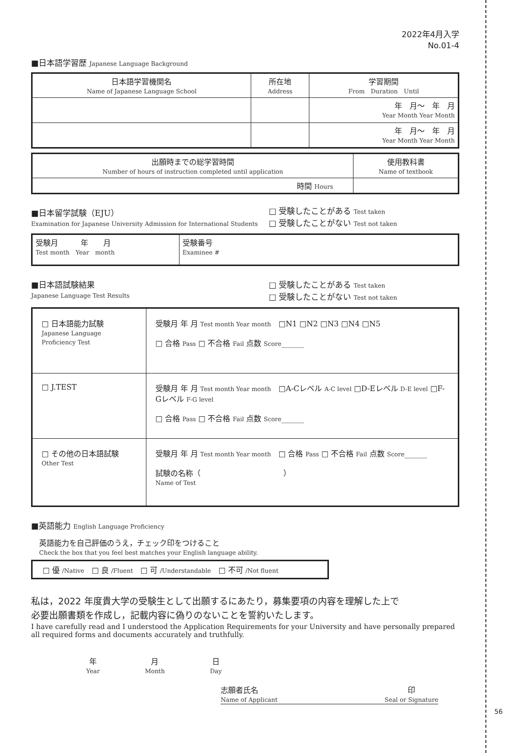2022年4月入学
No.01-4
■日本語学習歴 Japanese Language Background
| 日本語学習機関名 Name of Japanese Language School | 所在地 Address | 学習期間 From Duration Until |
| | | 年 月～ 年 月 Year Month Year Month |
| | | 年 月～ 年 月 Year Month Year Month |
| 出願時までの総学習時間 Number of hours of instruction completed until application | 使用教科書 Name of textbook |
| 時間 Hours | |
■日本留学試験（EJU）
Examination for Japanese University Admission for International Students
□ 受験したことがある Test taken
□ 受験したことがない Test not taken
| 受験月 年 月 Test month Year month | 受験番号 Examinee # |
■日本語試験結果
Japanese Language Test Results
□ 受験したことがある Test taken
□ 受験したことがない Test not taken
| □ 日本語能力試験 Japanese Language Proficiency Test | 受験月 年 月 Test month Year month □N1 □N2 □N3 □N4 □N5 □ 合格 Pass □ 不合格 Fail 点数 Score ______ |
| □ J.TEST | 受験月 年 月 Test month Year month □A-Cレベル A-C level □D-Eレベル D-E level □F-Gレベル F-G level □ 合格 Pass □ 不合格 Fail 点数 Score ______ |
| □ その他の日本語試験 Other Test | 受験月 年 月 Test month Year month □ 合格 Pass □ 不合格 Fail 点数 Score ______ 試験の名称（ ） Name of Test |
■英語能力 English Language Proficiency
英語能力を自己評価のうえ，チェック印をつけること
Check the box that you feel best matches your English language ability.
| □ 優 /Native □ 良 /Fluent □ 可 /Understandable □ 不可 /Not fluent |
私は，2022 年度貴大学の受験生として出願するにあたり，募集要項の内容を理解した上で
必要出願書類を作成し，記載内容に偽りのないことを誓約いたします。
I have carefully read and I understood the Application Requirements for your University and have personally prepared all required forms and documents accurately and truthfully.
年
Year
月
Month
日
Day
志願者氏名
Name of Applicant
印
Seal or Signature
56